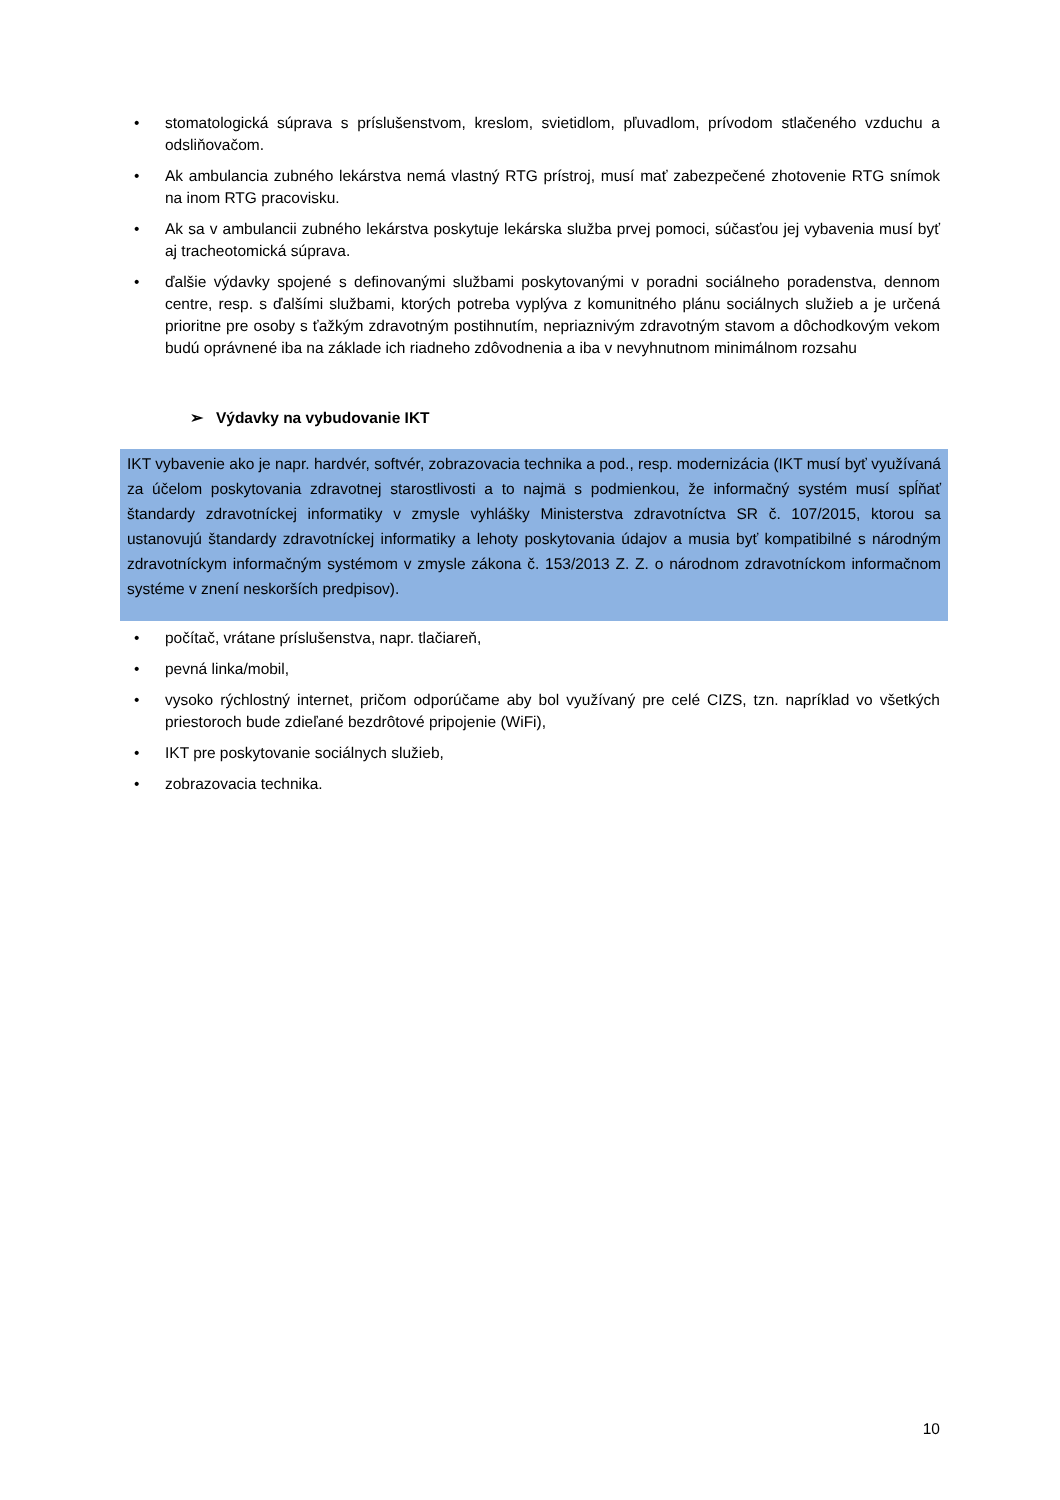• stomatologická súprava s príslušenstvom, kreslom, svietidlom, pľuvadlom, prívodom stlačeného vzduchu a odsliňovačom.
• Ak ambulancia zubného lekárstva nemá vlastný RTG prístroj, musí mať zabezpečené zhotovenie RTG snímok na inom RTG pracovisku.
• Ak sa v ambulancii zubného lekárstva poskytuje lekárska služba prvej pomoci, súčasťou jej vybavenia musí byť aj tracheotomická súprava.
• ďalšie výdavky spojené s definovanými službami poskytovanými v poradni sociálneho poradenstva, dennom centre, resp. s ďalšími službami, ktorých potreba vyplýva z komunitného plánu sociálnych služieb a je určená prioritne pre osoby s ťažkým zdravotným postihnutím, nepriaznivým zdravotným stavom a dôchodkovým vekom budú oprávnené iba na základe ich riadneho zdôvodnenia a iba v nevyhnutnom minimálnom rozsahu
➢ Výdavky na vybudovanie IKT
IKT vybavenie ako je napr. hardvér, softvér, zobrazovacia technika a pod., resp. modernizácia (IKT musí byť využívaná za účelom poskytovania zdravotnej starostlivosti a to najmä s podmienkou, že informačný systém musí spĺňať štandardy zdravotníckej informatiky v zmysle vyhlášky Ministerstva zdravotníctva SR č. 107/2015, ktorou sa ustanovujú štandardy zdravotníckej informatiky a lehoty poskytovania údajov a musia byť kompatibilné s národným zdravotníckym informačným systémom v zmysle zákona č. 153/2013 Z. Z. o národnom zdravotníckom informačnom systéme v znení neskorších predpisov).
• počítač, vrátane príslušenstva, napr. tlačiareň,
• pevná linka/mobil,
• vysoko rýchlostný internet, pričom odporúčame aby bol využívaný pre celé CIZS, tzn. napríklad vo všetkých priestoroch bude zdieľané bezdrôtové pripojenie (WiFi),
• IKT pre poskytovanie sociálnych služieb,
• zobrazovacia technika.
10